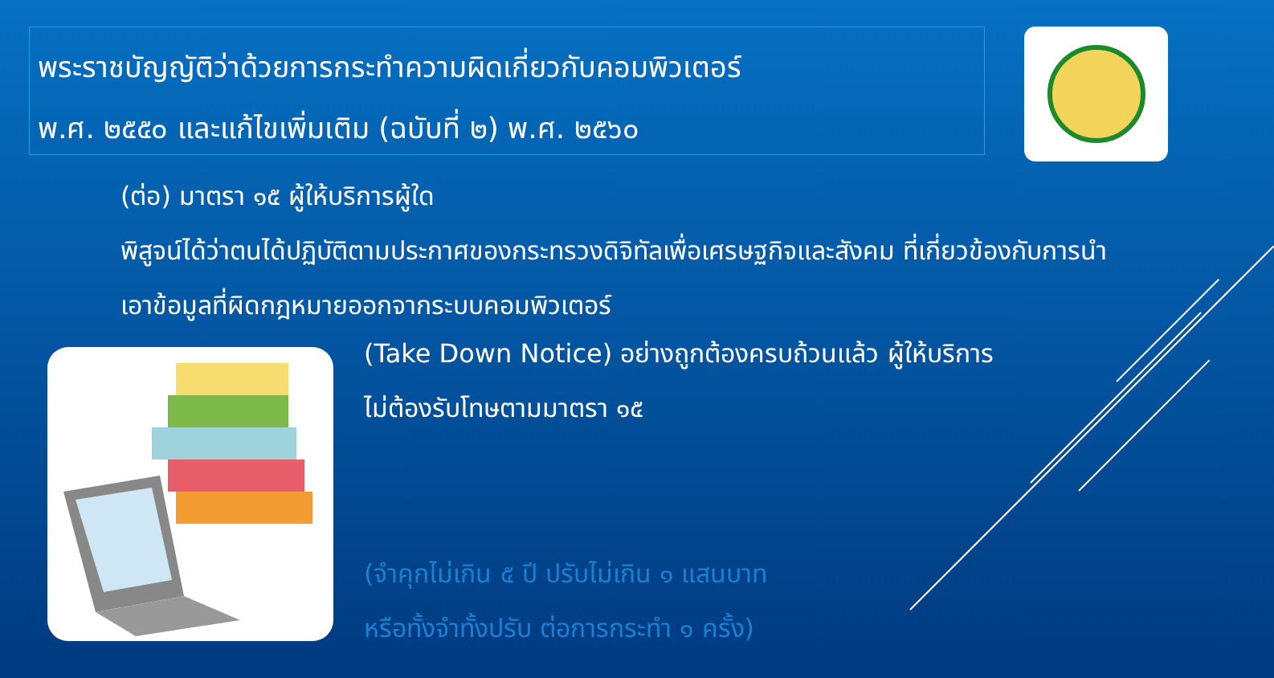พระราชบัญญัติว่าด้วยการกระทำความผิดเกี่ยวกับคอมพิวเตอร์
พ.ศ. ๒๕๕๐ และแก้ไขเพิ่มเติม (ฉบับที่ ๒) พ.ศ. ๒๕๖๐
(ต่อ) มาตรา ๑๕ ผู้ให้บริการผู้ใด
พิสูจน์ได้ว่าตนได้ปฏิบัติตามประกาศของกระทรวงดิจิทัลเพื่อเศรษฐกิจและสังคม ที่เกี่ยวข้องกับการนำเอาข้อมูลที่ผิดกฎหมายออกจากระบบคอมพิวเตอร์
(Take Down Notice) อย่างถูกต้องครบถ้วนแล้ว ผู้ให้บริการ
ไม่ต้องรับโทษตามมาตรา ๑๕
(จำคุกไม่เกิน ๕ ปี ปรับไม่เกิน ๑ แสนบาท
หรือทั้งจำทั้งปรับ ต่อการกระทำ ๑ ครั้ง)